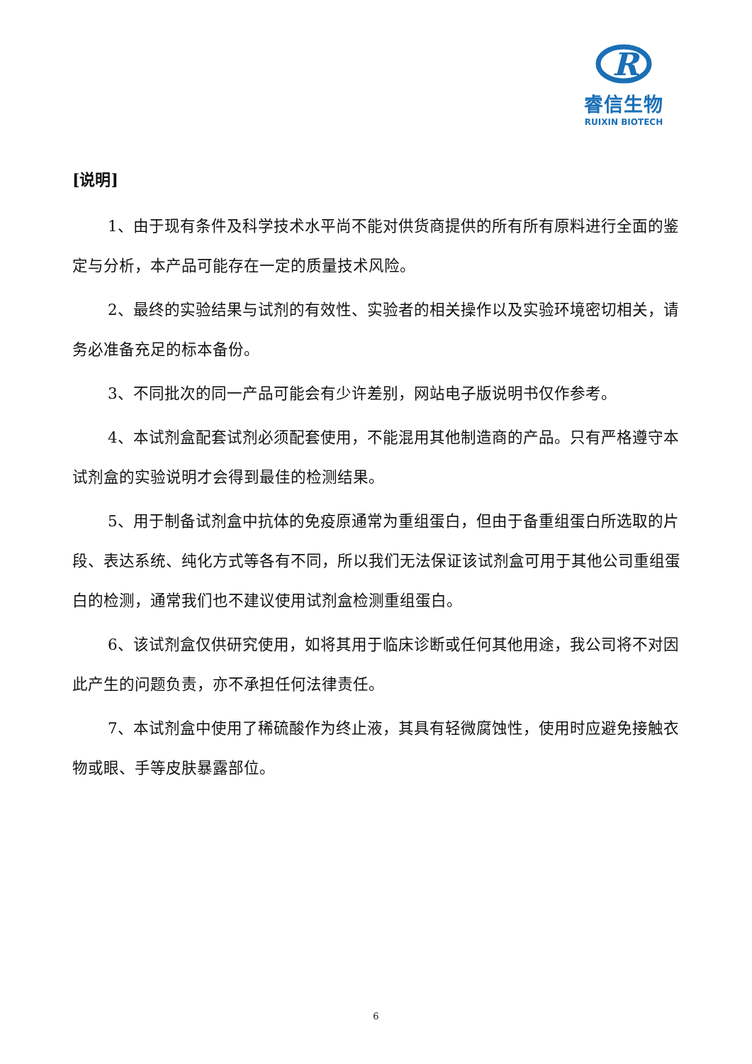R
睿信生物
RUIXIN BIOTECH
[说明]
1、由于现有条件及科学技术水平尚不能对供货商提供的所有所有原料进行全面的鉴定与分析，本产品可能存在一定的质量技术风险。
2、最终的实验结果与试剂的有效性、实验者的相关操作以及实验环境密切相关，请务必准备充足的标本备份。
3、不同批次的同一产品可能会有少许差别，网站电子版说明书仅作参考。
4、本试剂盒配套试剂必须配套使用，不能混用其他制造商的产品。只有严格遵守本试剂盒的实验说明才会得到最佳的检测结果。
5、用于制备试剂盒中抗体的免疫原通常为重组蛋白，但由于备重组蛋白所选取的片段、表达系统、纯化方式等各有不同，所以我们无法保证该试剂盒可用于其他公司重组蛋白的检测，通常我们也不建议使用试剂盒检测重组蛋白。
6、该试剂盒仅供研究使用，如将其用于临床诊断或任何其他用途，我公司将不对因此产生的问题负责，亦不承担任何法律责任。
7、本试剂盒中使用了稀硫酸作为终止液，其具有轻微腐蚀性，使用时应避免接触衣物或眼、手等皮肤暴露部位。
6